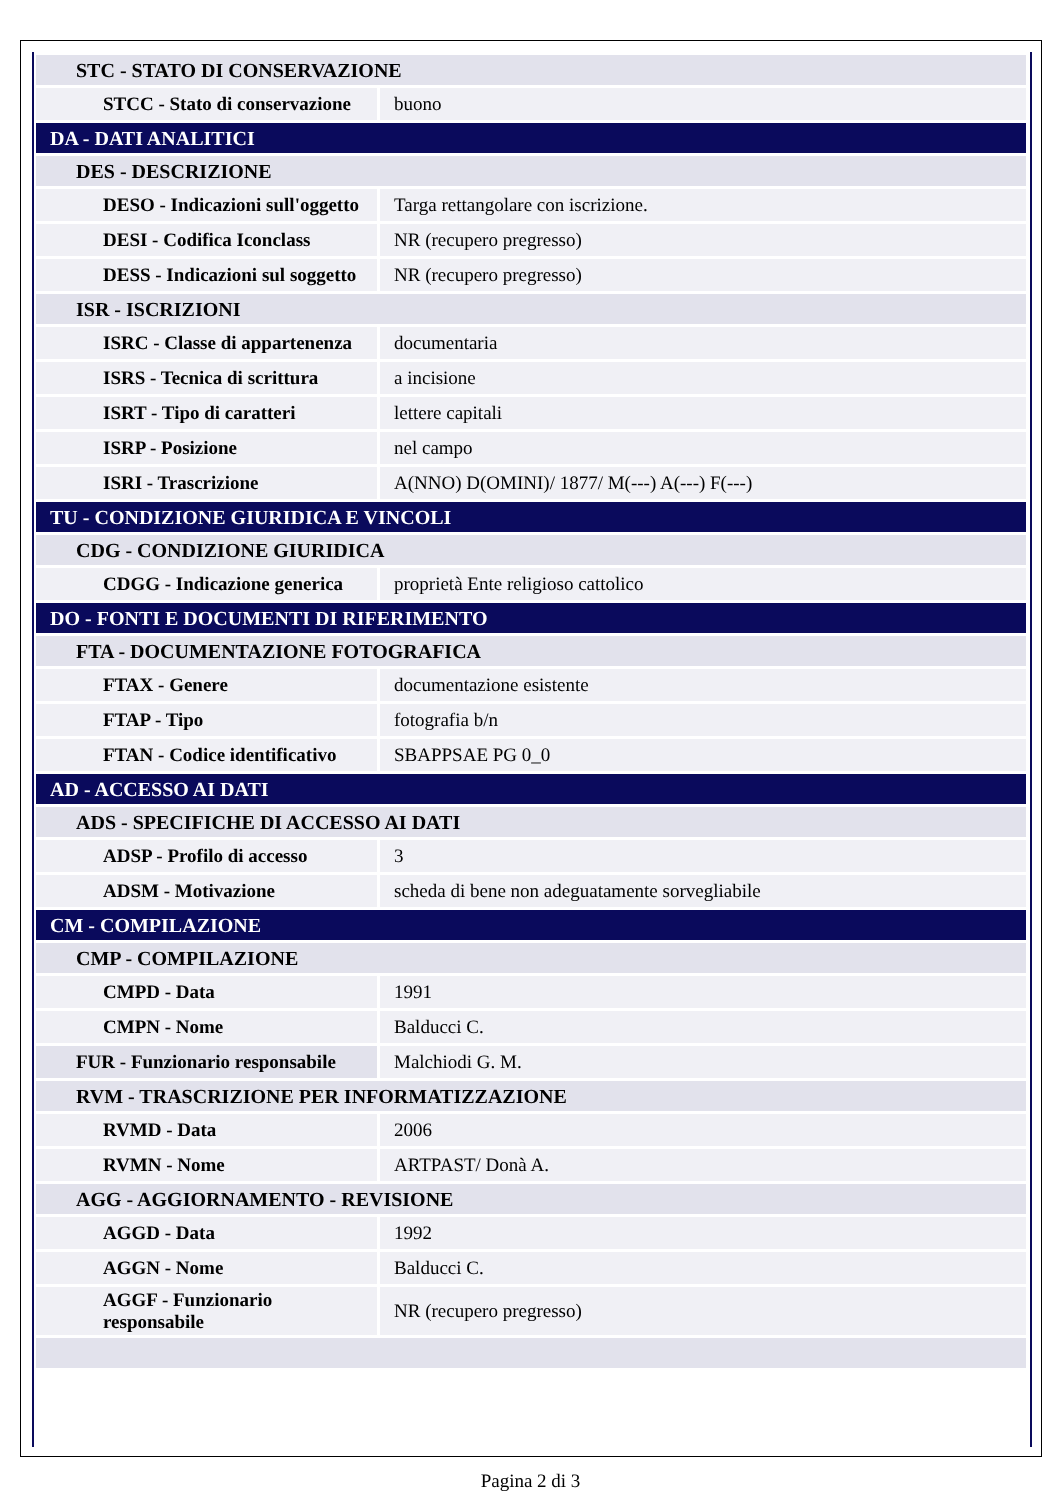| STC - STATO DI CONSERVAZIONE | |
| STCC - Stato di conservazione | buono |
| DA - DATI ANALITICI | |
| DES - DESCRIZIONE | |
| DESO - Indicazioni sull'oggetto | Targa rettangolare con iscrizione. |
| DESI - Codifica Iconclass | NR (recupero pregresso) |
| DESS - Indicazioni sul soggetto | NR (recupero pregresso) |
| ISR - ISCRIZIONI | |
| ISRC - Classe di appartenenza | documentaria |
| ISRS - Tecnica di scrittura | a incisione |
| ISRT - Tipo di caratteri | lettere capitali |
| ISRP - Posizione | nel campo |
| ISRI - Trascrizione | A(NNO) D(OMINI)/ 1877/ M(---) A(---) F(---) |
| TU - CONDIZIONE GIURIDICA E VINCOLI | |
| CDG - CONDIZIONE GIURIDICA | |
| CDGG - Indicazione generica | proprietà Ente religioso cattolico |
| DO - FONTI E DOCUMENTI DI RIFERIMENTO | |
| FTA - DOCUMENTAZIONE FOTOGRAFICA | |
| FTAX - Genere | documentazione esistente |
| FTAP - Tipo | fotografia b/n |
| FTAN - Codice identificativo | SBAPPSAE PG 0_0 |
| AD - ACCESSO AI DATI | |
| ADS - SPECIFICHE DI ACCESSO AI DATI | |
| ADSP - Profilo di accesso | 3 |
| ADSM - Motivazione | scheda di bene non adeguatamente sorvegliabile |
| CM - COMPILAZIONE | |
| CMP - COMPILAZIONE | |
| CMPD - Data | 1991 |
| CMPN - Nome | Balducci C. |
| FUR - Funzionario responsabile | Malchiodi G. M. |
| RVM - TRASCRIZIONE PER INFORMATIZZAZIONE | |
| RVMD - Data | 2006 |
| RVMN - Nome | ARTPAST/ Donà A. |
| AGG - AGGIORNAMENTO - REVISIONE | |
| AGGD - Data | 1992 |
| AGGN - Nome | Balducci C. |
| AGGF - Funzionario responsabile | NR (recupero pregresso) |
Pagina 2 di 3